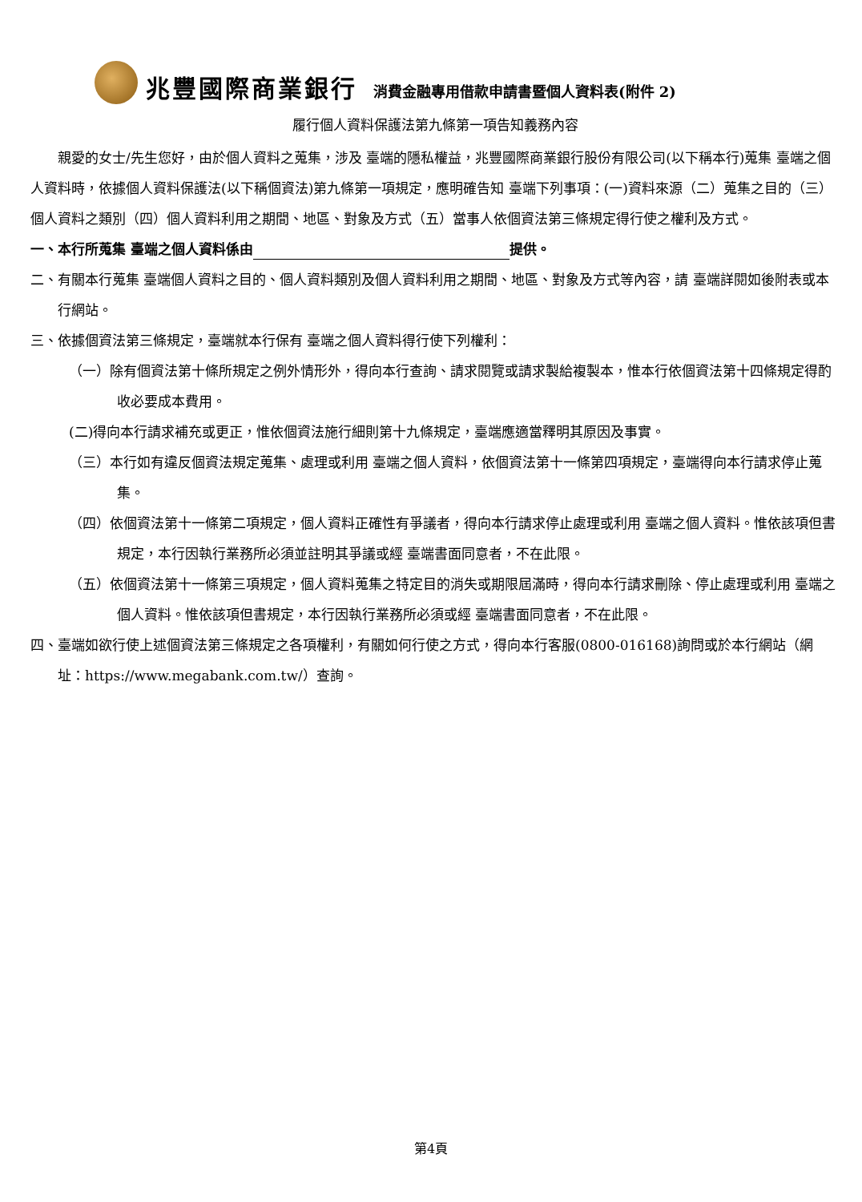兆豐國際商業銀行 消費金融專用借款申請書暨個人資料表(附件 2)
履行個人資料保護法第九條第一項告知義務內容
親愛的女士/先生您好，由於個人資料之蒐集，涉及 臺端的隱私權益，兆豐國際商業銀行股份有限公司(以下稱本行)蒐集 臺端之個人資料時，依據個人資料保護法(以下稱個資法)第九條第一項規定，應明確告知 臺端下列事項：(一)資料來源（二）蒐集之目的（三）個人資料之類別（四）個人資料利用之期間、地區、對象及方式（五）當事人依個資法第三條規定得行使之權利及方式。
一、本行所蒐集 臺端之個人資料係由 提供。
二、有關本行蒐集 臺端個人資料之目的、個人資料類別及個人資料利用之期間、地區、對象及方式等內容，請 臺端詳閱如後附表或本行網站。
三、依據個資法第三條規定，臺端就本行保有 臺端之個人資料得行使下列權利：
（一）除有個資法第十條所規定之例外情形外，得向本行查詢、請求閱覽或請求製給複製本，惟本行依個資法第十四條規定得酌收必要成本費用。
(二)得向本行請求補充或更正，惟依個資法施行細則第十九條規定，臺端應適當釋明其原因及事實。
（三）本行如有違反個資法規定蒐集、處理或利用 臺端之個人資料，依個資法第十一條第四項規定，臺端得向本行請求停止蒐集。
（四）依個資法第十一條第二項規定，個人資料正確性有爭議者，得向本行請求停止處理或利用 臺端之個人資料。惟依該項但書規定，本行因執行業務所必須並註明其爭議或經 臺端書面同意者，不在此限。
（五）依個資法第十一條第三項規定，個人資料蒐集之特定目的消失或期限屆滿時，得向本行請求刪除、停止處理或利用 臺端之個人資料。惟依該項但書規定，本行因執行業務所必須或經 臺端書面同意者，不在此限。
四、臺端如欲行使上述個資法第三條規定之各項權利，有關如何行使之方式，得向本行客服(0800-016168)詢問或於本行網站（網址：https://www.megabank.com.tw/）查詢。
第4頁